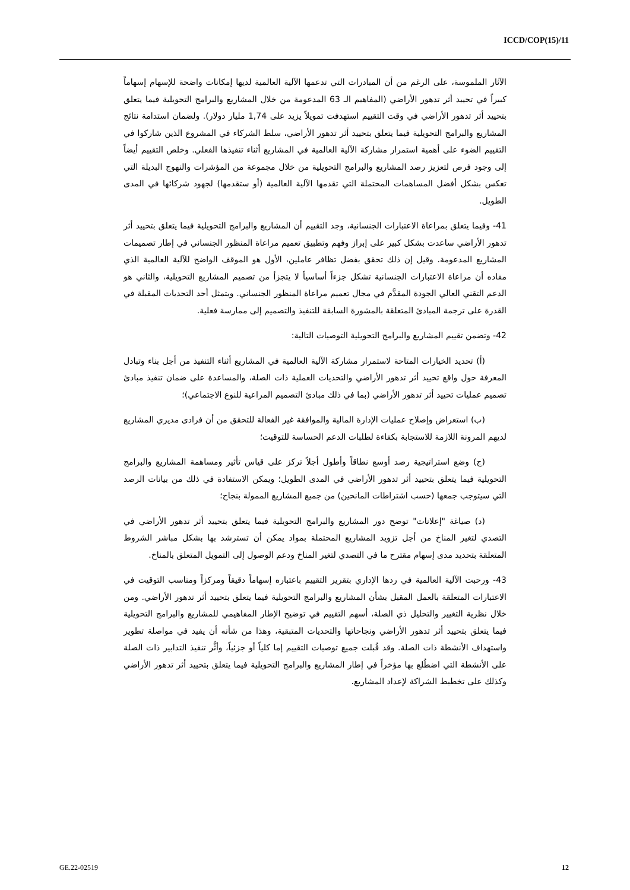ICCD/COP(15)/11
الآثار الملموسة، على الرغم من أن المبادرات التي تدعمها الآلية العالمية لديها إمكانات واضحة للإسهام إسهاماً كبيراً في تحييد أثر تدهور الأراضي (المفاهيم الـ 63 المدعومة من خلال المشاريع والبرامج التحويلية فيما يتعلق بتحييد أثر تدهور الأراضي في وقت التقييم استهدفت تمويلاً يزيد على 1,74 مليار دولار). ولضمان استدامة نتائج المشاريع والبرامج التحويلية فيما يتعلق بتحييد أثر تدهور الأراضي، سلط الشركاء في المشروع الذين شاركوا في التقييم الضوء على أهمية استمرار مشاركة الآلية العالمية في المشاريع أثناء تنفيذها الفعلي. وخلص التقييم أيضاً إلى وجود فرص لتعزيز رصد المشاريع والبرامج التحويلية من خلال مجموعة من المؤشرات والنهوج البديلة التي تعكس بشكل أفضل المساهمات المحتملة التي تقدمها الآلية العالمية (أو ستقدمها) لجهود شركائها في المدى الطويل.
41- وفيما يتعلق بمراعاة الاعتبارات الجنسانية، وجد التقييم أن المشاريع والبرامج التحويلية فيما يتعلق بتحييد أثر تدهور الأراضي ساعدت بشكل كبير على إبراز وفهم وتطبيق تعميم مراعاة المنظور الجنساني في إطار تصميمات المشاريع المدعومة. وقيل إن ذلك تحقق بفضل تظافر عاملين، الأول هو الموقف الواضح للآلية العالمية الذي مفاده أن مراعاة الاعتبارات الجنسانية تشكل جزءاً أساسياً لا يتجزأ من تصميم المشاريع التحويلية، والثاني هو الدعم التقني العالي الجودة المقدَّم في مجال تعميم مراعاة المنظور الجنساني. ويتمثل أحد التحديات المقبلة في القدرة على ترجمة المبادئ المتعلقة بالمشورة السابقة للتنفيذ والتصميم إلى ممارسة فعلية.
42- وتضمن تقييم المشاريع والبرامج التحويلية التوصيات التالية:
(أ) تحديد الخيارات المتاحة لاستمرار مشاركة الآلية العالمية في المشاريع أثناء التنفيذ من أجل بناء وتبادل المعرفة حول واقع تحييد أثر تدهور الأراضي والتحديات العملية ذات الصلة، والمساعدة على ضمان تنفيذ مبادئ تصميم عمليات تحييد أثر تدهور الأراضي (بما في ذلك مبادئ التصميم المراعية للنوع الاجتماعي)؛
(ب) استعراض وإصلاح عمليات الإدارة المالية والموافقة غير الفعالة للتحقق من أن فرادى مديري المشاريع لديهم المرونة اللازمة للاستجابة بكفاءة لطلبات الدعم الحساسة للتوقيت؛
(ج) وضع استراتيجية رصد أوسع نطاقاً وأطول أجلاً تركز على قياس تأثير ومساهمة المشاريع والبرامج التحويلية فيما يتعلق بتحييد أثر تدهور الأراضي في المدى الطويل؛ ويمكن الاستفادة في ذلك من بيانات الرصد التي سيتوجب جمعها (حسب اشتراطات المانحين) من جميع المشاريع الممولة بنجاح؛
(د) صياغة "إعلانات" توضح دور المشاريع والبرامج التحويلية فيما يتعلق بتحييد أثر تدهور الأراضي في التصدي لتغير المناخ من أجل تزويد المشاريع المحتملة بمواد يمكن أن تسترشد بها بشكل مباشر الشروط المتعلقة بتحديد مدى إسهام مقترح ما في التصدي لتغير المناخ ودعم الوصول إلى التمويل المتعلق بالمناخ.
43- ورحبت الآلية العالمية في ردها الإداري بتقرير التقييم باعتباره إسهاماً دقيقاً ومركزاً ومناسب التوقيت في الاعتبارات المتعلقة بالعمل المقبل بشأن المشاريع والبرامج التحويلية فيما يتعلق بتحييد أثر تدهور الأراضي. ومن خلال نظرية التغيير والتحليل ذي الصلة، أسهم التقييم في توضيح الإطار المفاهيمي للمشاريع والبرامج التحويلية فيما يتعلق بتحييد أثر تدهور الأراضي ونجاحاتها والتحديات المتبقية، وهذا من شأنه أن يفيد في مواصلة تطوير واستهداف الأنشطة ذات الصلة. وقد قُبلت جميع توصيات التقييم إما كلياً أو جزئياً، وأثَّر تنفيذ التدابير ذات الصلة على الأنشطة التي اضطُلع بها مؤخراً في إطار المشاريع والبرامج التحويلية فيما يتعلق بتحييد أثر تدهور الأراضي وكذلك على تخطيط الشراكة لإعداد المشاريع.
GE.22-02519 12